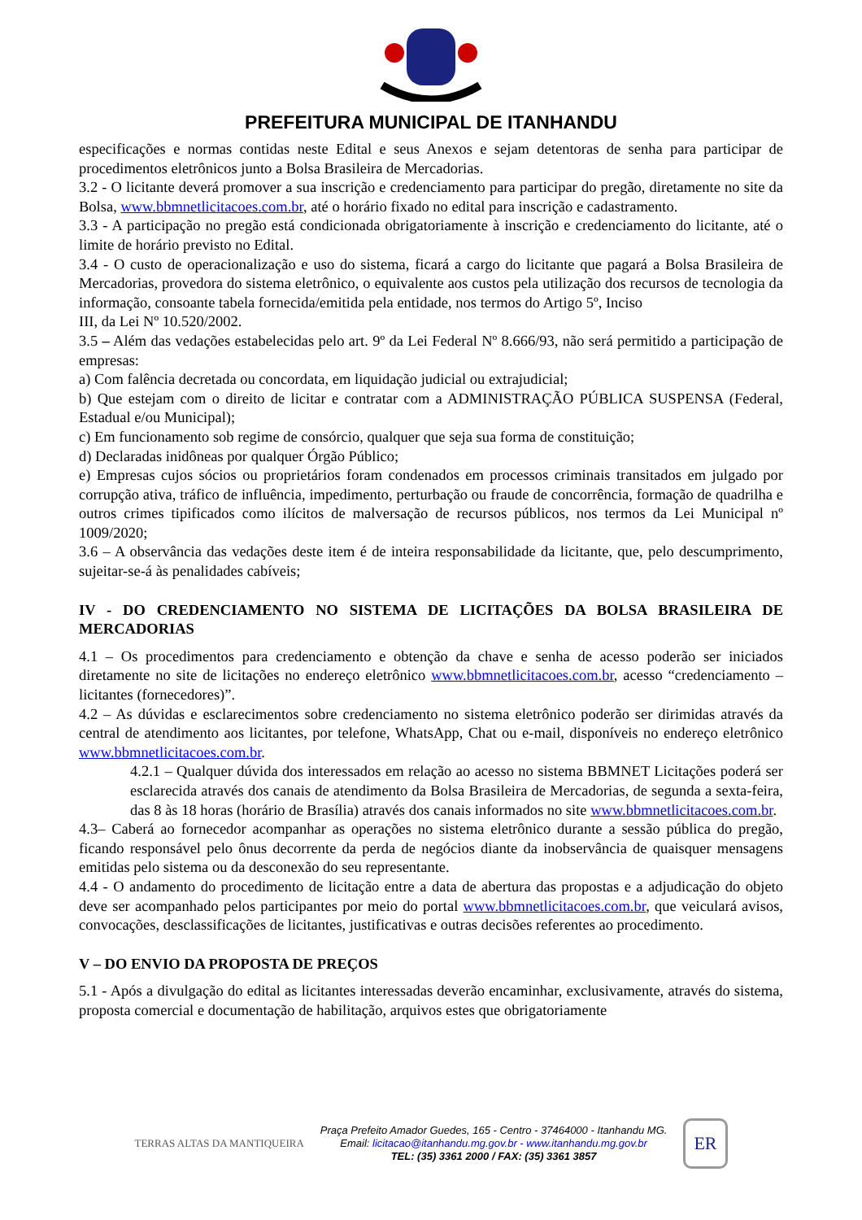PREFEITURA MUNICIPAL DE ITANHANDU
especificações e normas contidas neste Edital e seus Anexos e sejam detentoras de senha para participar de procedimentos eletrônicos junto a Bolsa Brasileira de Mercadorias.
3.2 - O licitante deverá promover a sua inscrição e credenciamento para participar do pregão, diretamente no site da Bolsa, www.bbmnetlicitacoes.com.br, até o horário fixado no edital para inscrição e cadastramento.
3.3 - A participação no pregão está condicionada obrigatoriamente à inscrição e credenciamento do licitante, até o limite de horário previsto no Edital.
3.4 - O custo de operacionalização e uso do sistema, ficará a cargo do licitante que pagará a Bolsa Brasileira de Mercadorias, provedora do sistema eletrônico, o equivalente aos custos pela utilização dos recursos de tecnologia da informação, consoante tabela fornecida/emitida pela entidade, nos termos do Artigo 5º, Inciso
III, da Lei Nº 10.520/2002.
3.5 – Além das vedações estabelecidas pelo art. 9º da Lei Federal Nº 8.666/93, não será permitido a participação de empresas:
a) Com falência decretada ou concordata, em liquidação judicial ou extrajudicial;
b) Que estejam com o direito de licitar e contratar com a ADMINISTRAÇÃO PÚBLICA SUSPENSA (Federal, Estadual e/ou Municipal);
c) Em funcionamento sob regime de consórcio, qualquer que seja sua forma de constituição;
d) Declaradas inidôneas por qualquer Órgão Público;
e) Empresas cujos sócios ou proprietários foram condenados em processos criminais transitados em julgado por corrupção ativa, tráfico de influência, impedimento, perturbação ou fraude de concorrência, formação de quadrilha e outros crimes tipificados como ilícitos de malversação de recursos públicos, nos termos da Lei Municipal nº 1009/2020;
3.6 – A observância das vedações deste item é de inteira responsabilidade da licitante, que, pelo descumprimento, sujeitar-se-á às penalidades cabíveis;
IV - DO CREDENCIAMENTO NO SISTEMA DE LICITAÇÕES DA BOLSA BRASILEIRA DE MERCADORIAS
4.1 – Os procedimentos para credenciamento e obtenção da chave e senha de acesso poderão ser iniciados diretamente no site de licitações no endereço eletrônico www.bbmnetlicitacoes.com.br, acesso “credenciamento – licitantes (fornecedores)”.
4.2 – As dúvidas e esclarecimentos sobre credenciamento no sistema eletrônico poderão ser dirimidas através da central de atendimento aos licitantes, por telefone, WhatsApp, Chat ou e-mail, disponíveis no endereço eletrônico www.bbmnetlicitacoes.com.br.
4.2.1 – Qualquer dúvida dos interessados em relação ao acesso no sistema BBMNET Licitações poderá ser esclarecida através dos canais de atendimento da Bolsa Brasileira de Mercadorias, de segunda a sexta-feira, das 8 às 18 horas (horário de Brasília) através dos canais informados no site www.bbmnetlicitacoes.com.br.
4.3– Caberá ao fornecedor acompanhar as operações no sistema eletrônico durante a sessão pública do pregão, ficando responsável pelo ônus decorrente da perda de negócios diante da inobservância de quaisquer mensagens emitidas pelo sistema ou da desconexão do seu representante.
4.4 - O andamento do procedimento de licitação entre a data de abertura das propostas e a adjudicação do objeto deve ser acompanhado pelos participantes por meio do portal www.bbmnetlicitacoes.com.br, que veiculará avisos, convocações, desclassificações de licitantes, justificativas e outras decisões referentes ao procedimento.
V – DO ENVIO DA PROPOSTA DE PREÇOS
5.1 - Após a divulgação do edital as licitantes interessadas deverão encaminhar, exclusivamente, através do sistema, proposta comercial e documentação de habilitação, arquivos estes que obrigatoriamente
TERRAS ALTAS DA MANTIQUEIRA
Praça Prefeito Amador Guedes, 165 - Centro - 37464000 - Itanhandu MG.
Email: licitacao@itanhandu.mg.gov.br - www.itanhandu.mg.gov.br
TEL: (35) 3361 2000 / FAX: (35) 3361 3857
ER